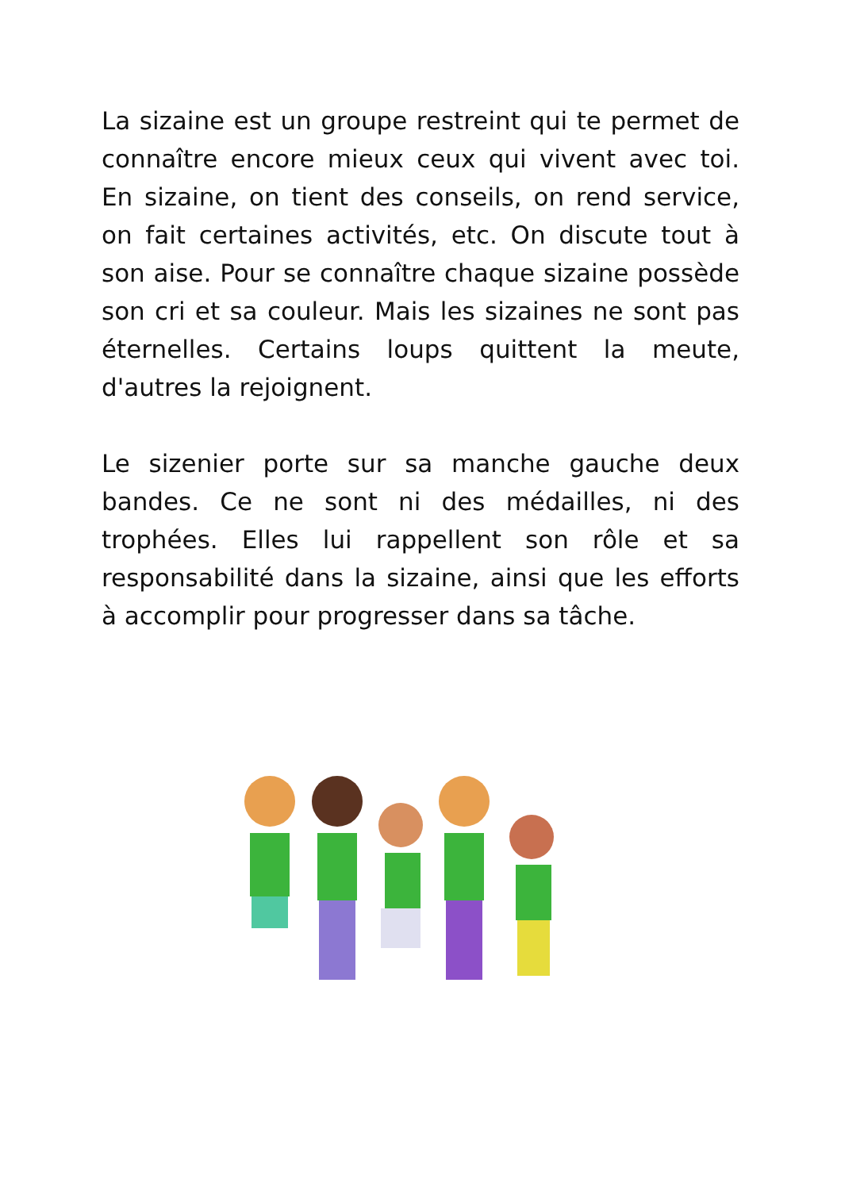La sizaine est un groupe restreint qui te permet de connaître encore mieux ceux qui vivent avec toi. En sizaine, on tient des conseils, on rend service, on fait certaines activités, etc. On discute tout à son aise. Pour se connaître chaque sizaine possède son cri et sa couleur. Mais les sizaines ne sont pas éternelles. Certains loups quittent la meute, d'autres la rejoignent.
Le sizenier porte sur sa manche gauche deux bandes. Ce ne sont ni des médailles, ni des trophées. Elles lui rappellent son rôle et sa responsabilité dans la sizaine, ainsi que les efforts à accomplir pour progresser dans sa tâche.